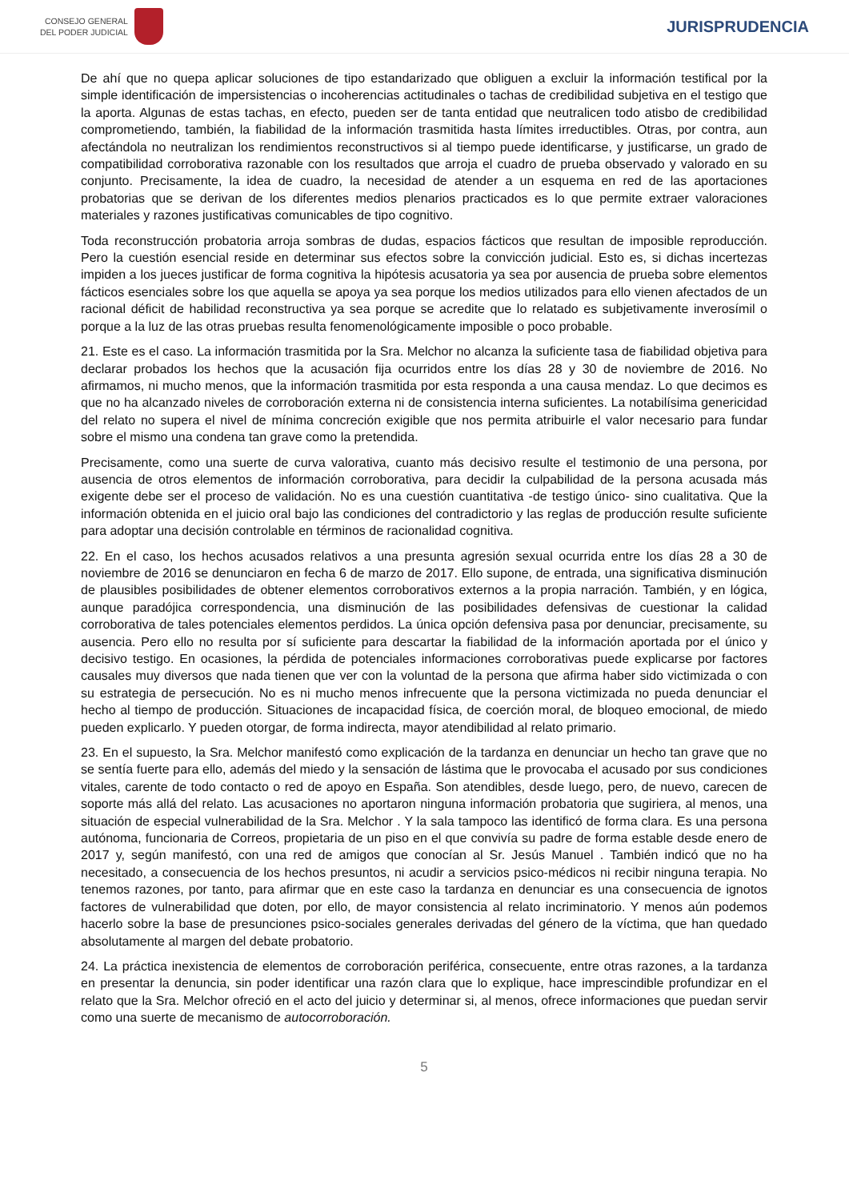CONSEJO GENERAL
DEL PODER JUDICIAL
JURISPRUDENCIA
De ahí que no quepa aplicar soluciones de tipo estandarizado que obliguen a excluir la información testifical por la simple identificación de impersistencias o incoherencias actitudinales o tachas de credibilidad subjetiva en el testigo que la aporta. Algunas de estas tachas, en efecto, pueden ser de tanta entidad que neutralicen todo atisbo de credibilidad comprometiendo, también, la fiabilidad de la información trasmitida hasta límites irreductibles. Otras, por contra, aun afectándola no neutralizan los rendimientos reconstructivos si al tiempo puede identificarse, y justificarse, un grado de compatibilidad corroborativa razonable con los resultados que arroja el cuadro de prueba observado y valorado en su conjunto. Precisamente, la idea de cuadro, la necesidad de atender a un esquema en red de las aportaciones probatorias que se derivan de los diferentes medios plenarios practicados es lo que permite extraer valoraciones materiales y razones justificativas comunicables de tipo cognitivo.
Toda reconstrucción probatoria arroja sombras de dudas, espacios fácticos que resultan de imposible reproducción. Pero la cuestión esencial reside en determinar sus efectos sobre la convicción judicial. Esto es, si dichas incertezas impiden a los jueces justificar de forma cognitiva la hipótesis acusatoria ya sea por ausencia de prueba sobre elementos fácticos esenciales sobre los que aquella se apoya ya sea porque los medios utilizados para ello vienen afectados de un racional déficit de habilidad reconstructiva ya sea porque se acredite que lo relatado es subjetivamente inverosímil o porque a la luz de las otras pruebas resulta fenomenológicamente imposible o poco probable.
21. Este es el caso. La información trasmitida por la Sra. Melchor no alcanza la suficiente tasa de fiabilidad objetiva para declarar probados los hechos que la acusación fija ocurridos entre los días 28 y 30 de noviembre de 2016. No afirmamos, ni mucho menos, que la información trasmitida por esta responda a una causa mendaz. Lo que decimos es que no ha alcanzado niveles de corroboración externa ni de consistencia interna suficientes. La notabilísima genericidad del relato no supera el nivel de mínima concreción exigible que nos permita atribuirle el valor necesario para fundar sobre el mismo una condena tan grave como la pretendida.
Precisamente, como una suerte de curva valorativa, cuanto más decisivo resulte el testimonio de una persona, por ausencia de otros elementos de información corroborativa, para decidir la culpabilidad de la persona acusada más exigente debe ser el proceso de validación. No es una cuestión cuantitativa -de testigo único- sino cualitativa. Que la información obtenida en el juicio oral bajo las condiciones del contradictorio y las reglas de producción resulte suficiente para adoptar una decisión controlable en términos de racionalidad cognitiva.
22. En el caso, los hechos acusados relativos a una presunta agresión sexual ocurrida entre los días 28 a 30 de noviembre de 2016 se denunciaron en fecha 6 de marzo de 2017. Ello supone, de entrada, una significativa disminución de plausibles posibilidades de obtener elementos corroborativos externos a la propia narración. También, y en lógica, aunque paradójica correspondencia, una disminución de las posibilidades defensivas de cuestionar la calidad corroborativa de tales potenciales elementos perdidos. La única opción defensiva pasa por denunciar, precisamente, su ausencia. Pero ello no resulta por sí suficiente para descartar la fiabilidad de la información aportada por el único y decisivo testigo. En ocasiones, la pérdida de potenciales informaciones corroborativas puede explicarse por factores causales muy diversos que nada tienen que ver con la voluntad de la persona que afirma haber sido victimizada o con su estrategia de persecución. No es ni mucho menos infrecuente que la persona victimizada no pueda denunciar el hecho al tiempo de producción. Situaciones de incapacidad física, de coerción moral, de bloqueo emocional, de miedo pueden explicarlo. Y pueden otorgar, de forma indirecta, mayor atendibilidad al relato primario.
23. En el supuesto, la Sra. Melchor manifestó como explicación de la tardanza en denunciar un hecho tan grave que no se sentía fuerte para ello, además del miedo y la sensación de lástima que le provocaba el acusado por sus condiciones vitales, carente de todo contacto o red de apoyo en España. Son atendibles, desde luego, pero, de nuevo, carecen de soporte más allá del relato. Las acusaciones no aportaron ninguna información probatoria que sugiriera, al menos, una situación de especial vulnerabilidad de la Sra. Melchor . Y la sala tampoco las identificó de forma clara. Es una persona autónoma, funcionaria de Correos, propietaria de un piso en el que convivía su padre de forma estable desde enero de 2017 y, según manifestó, con una red de amigos que conocían al Sr. Jesús Manuel . También indicó que no ha necesitado, a consecuencia de los hechos presuntos, ni acudir a servicios psico-médicos ni recibir ninguna terapia. No tenemos razones, por tanto, para afirmar que en este caso la tardanza en denunciar es una consecuencia de ignotos factores de vulnerabilidad que doten, por ello, de mayor consistencia al relato incriminatorio. Y menos aún podemos hacerlo sobre la base de presunciones psico-sociales generales derivadas del género de la víctima, que han quedado absolutamente al margen del debate probatorio.
24. La práctica inexistencia de elementos de corroboración periférica, consecuente, entre otras razones, a la tardanza en presentar la denuncia, sin poder identificar una razón clara que lo explique, hace imprescindible profundizar en el relato que la Sra. Melchor ofreció en el acto del juicio y determinar si, al menos, ofrece informaciones que puedan servir como una suerte de mecanismo de autocorroboración.
5